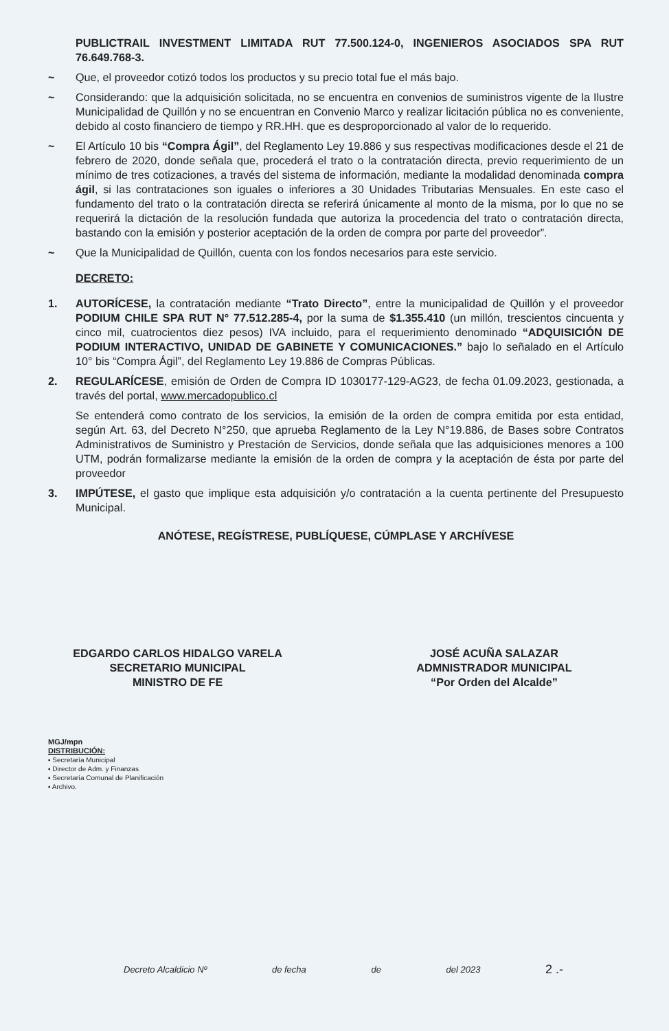PUBLICTRAIL INVESTMENT LIMITADA RUT 77.500.124-0, INGENIEROS ASOCIADOS SPA RUT 76.649.768-3.
~ Que, el proveedor cotizó todos los productos y su precio total fue el más bajo.
~ Considerando: que la adquisición solicitada, no se encuentra en convenios de suministros vigente de la Ilustre Municipalidad de Quillón y no se encuentran en Convenio Marco y realizar licitación pública no es conveniente, debido al costo financiero de tiempo y RR.HH. que es desproporcionado al valor de lo requerido.
~ El Artículo 10 bis “Compra Ágil”, del Reglamento Ley 19.886 y sus respectivas modificaciones desde el 21 de febrero de 2020, donde señala que, procederá el trato o la contratación directa, previo requerimiento de un mínimo de tres cotizaciones, a través del sistema de información, mediante la modalidad denominada compra ágil, si las contrataciones son iguales o inferiores a 30 Unidades Tributarias Mensuales. En este caso el fundamento del trato o la contratación directa se referirá únicamente al monto de la misma, por lo que no se requerirá la dictación de la resolución fundada que autoriza la procedencia del trato o contratación directa, bastando con la emisión y posterior aceptación de la orden de compra por parte del proveedor”.
~ Que la Municipalidad de Quillón, cuenta con los fondos necesarios para este servicio.
DECRETO:
1. AUTORÍCESE, la contratación mediante “Trato Directo”, entre la municipalidad de Quillón y el proveedor PODIUM CHILE SPA RUT N° 77.512.285-4, por la suma de $1.355.410 (un millón, trescientos cincuenta y cinco mil, cuatrocientos diez pesos) IVA incluido, para el requerimiento denominado “ADQUISICIÓN DE PODIUM INTERACTIVO, UNIDAD DE GABINETE Y COMUNICACIONES.” bajo lo señalado en el Artículo 10° bis “Compra Ágil”, del Reglamento Ley 19.886 de Compras Públicas.
2. REGULARÍCESE, emisión de Orden de Compra ID 1030177-129-AG23, de fecha 01.09.2023, gestionada, a través del portal, www.mercadopublico.cl
Se entenderá como contrato de los servicios, la emisión de la orden de compra emitida por esta entidad, según Art. 63, del Decreto N°250, que aprueba Reglamento de la Ley N°19.886, de Bases sobre Contratos Administrativos de Suministro y Prestación de Servicios, donde señala que las adquisiciones menores a 100 UTM, podrán formalizarse mediante la emisión de la orden de compra y la aceptación de ésta por parte del proveedor
3. IMPÚTESE, el gasto que implique esta adquisición y/o contratación a la cuenta pertinente del Presupuesto Municipal.
ANÓTESE, REGÍSTRESE, PUBLÍQUESE, CÚMPLASE Y ARCHÍVESE
EDGARDO CARLOS HIDALGO VARELA
SECRETARIO MUNICIPAL
MINISTRO DE FE
JOSÉ ACUÑA SALAZAR
ADMNISTRADOR MUNICIPAL
“Por Orden del Alcalde”
MGJ/mpn
DISTRIBUCIÓN:
▪ Secretaría Municipal
▪ Director de Adm. y Finanzas
▪ Secretaría Comunal de Planificación
▪ Archivo.
Decreto Alcaldicio Nº de fecha de del 2023 2 .-